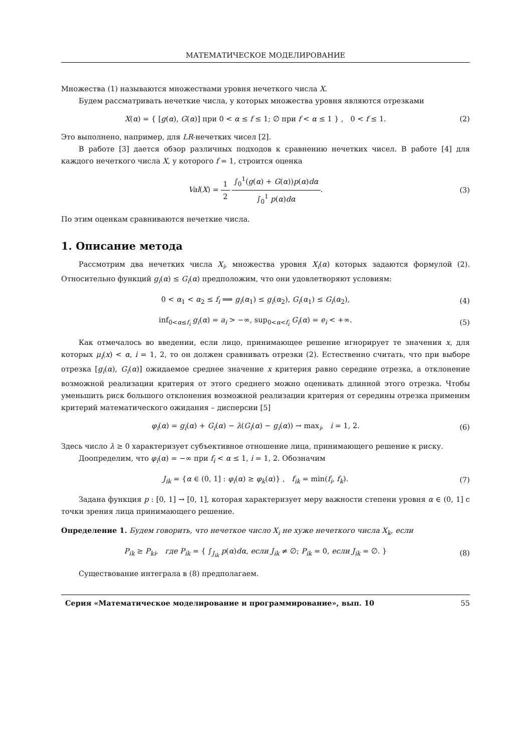МАТЕМАТИЧЕСКОЕ МОДЕЛИРОВАНИЕ
Множества (1) называются множествами уровня нечеткого числа X.
Будем рассматривать нечеткие числа, у которых множества уровня являются отрезками
X(α) = { [g(α), G(α)] при 0 < α ≤ f ≤ 1; ∅ при f < α ≤ 1 } , 0 < f ≤ 1.
(2)
Это выполнено, например, для LR-нечетких чисел [2].
В работе [3] дается обзор различных подходов к сравнению нечетких чисел. В работе [4] для каждого нечеткого числа X, у которого f = 1, строится оценка
Val(X) = 1 2 ∫<sub>0</sub><sup>1</sup>(g(α) + G(α))p(α)dα ∫<sub>0</sub><sup>1</sup> p(α)dα.
(3)
По этим оценкам сравниваются нечеткие числа.
1. Описание метода
Рассмотрим два нечетких числа X<sub>i</sub>, множества уровня X<sub>i</sub>(α) которых задаются формулой (2). Относительно функций g<sub>i</sub>(α) ≤ G<sub>i</sub>(α) предположим, что они удовлетворяют условиям:
0 < α<sub>1</sub> < α<sub>2</sub> ≤ f<sub>i</sub> ⟹ g<sub>i</sub>(α<sub>1</sub>) ≤ g<sub>i</sub>(α<sub>2</sub>), G<sub>i</sub>(α<sub>1</sub>) ≤ G<sub>i</sub>(α<sub>2</sub>),
(4)
inf<sub>0<α≤f<sub>i</sub></sub> g<sub>i</sub>(α) = a<sub>i</sub> > −∞, sup<sub>0<α<f<sub>i</sub></sub> G<sub>i</sub>(α) = e<sub>i</sub> < +∞.
(5)
Как отмечалось во введении, если лицо, принимающее решение игнорирует те значения x, для которых μ<sub>i</sub>(x) < α, i = 1, 2, то он должен сравнивать отрезки (2). Естественно считать, что при выборе отрезка [g<sub>i</sub>(α), G<sub>i</sub>(α)] ожидаемое среднее значение x критерия равно середине отрезка, а отклонение возможной реализации критерия от этого среднего можно оценивать длинной этого отрезка. Чтобы уменьшить риск большого отклонения возможной реализации критерия от середины отрезка применим критерий математического ожидания – дисперсии [5]
φ<sub>i</sub>(α) = g<sub>i</sub>(α) + G<sub>i</sub>(α) − λ(G<sub>i</sub>(α) − g<sub>i</sub>(α)) → max<sub>i</sub>, i = 1, 2.
(6)
Здесь число λ ≥ 0 характеризует субъективное отношение лица, принимающего решение к риску.
Доопределим, что φ<sub>i</sub>(α) = −∞ при f<sub>i</sub> < α ≤ 1, i = 1, 2. Обозначим
J<sub>ik</sub> = {α ∈ (0, 1] : φ<sub>i</sub>(α) ≥ φ<sub>k</sub>(α)} , f<sub>ik</sub> = min(f<sub>i</sub>, f<sub>k</sub>).
(7)
Задана функция p : [0, 1] → [0, 1], которая характеризует меру важности степени уровня α ∈ (0, 1] с точки зрения лица принимающего решение.
Определение 1. Будем говорить, что нечеткое число X<sub>i</sub> не хуже нечеткого числа X<sub>k</sub>, если
P<sub>ik</sub> ≥ P<sub>ki</sub>, где P<sub>ik</sub> = { ∫<sub>J<sub>ik</sub></sub> p(α)dα, если J<sub>ik</sub> ≠ ∅; P<sub>ik</sub> = 0, если J<sub>ik</sub> = ∅. }
(8)
Существование интеграла в (8) предполагаем.
Серия «Математическое моделирование и программирование», вып. 10 55